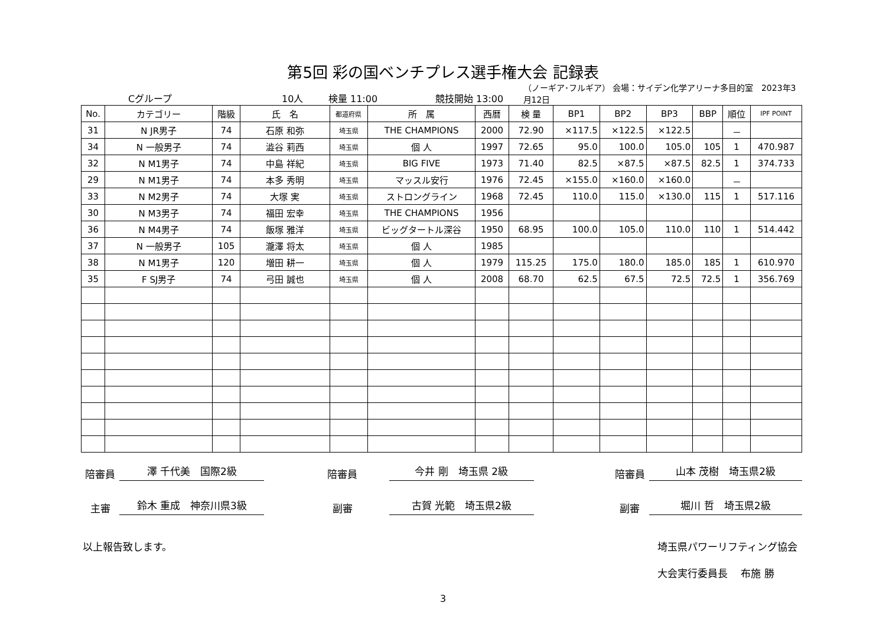第5回 彩の国ベンチプレス選手権大会 記録表
Cグループ 10人 検量 11:00 競技開始 13:00 （ノーギア･フルギア） 会場：サイデン化学アリーナ多目的室　2023年3月12日
| No. | カテゴリー | 階級 | 氏 名 | 都道府県 | 所 属 | 西暦 | 検 量 | BP1 | BP2 | BP3 | BBP | 順位 | IPF POINT |
| --- | --- | --- | --- | --- | --- | --- | --- | --- | --- | --- | --- | --- | --- |
| 31 | N JR男子 | 74 | 石原 和弥 | 埼玉県 | THE CHAMPIONS | 2000 | 72.90 | ×117.5 | ×122.5 | ×122.5 | | － | |
| 34 | N 一般男子 | 74 | 澁谷 莉西 | 埼玉県 | 個 人 | 1997 | 72.65 | 95.0 | 100.0 | 105.0 | 105 | 1 | 470.987 |
| 32 | N M1男子 | 74 | 中島 祥紀 | 埼玉県 | BIG FIVE | 1973 | 71.40 | 82.5 | ×87.5 | ×87.5 | 82.5 | 1 | 374.733 |
| 29 | N M1男子 | 74 | 本多 秀明 | 埼玉県 | マッスル安行 | 1976 | 72.45 | ×155.0 | ×160.0 | ×160.0 | | － | |
| 33 | N M2男子 | 74 | 大塚 実 | 埼玉県 | ストロングライン | 1968 | 72.45 | 110.0 | 115.0 | ×130.0 | 115 | 1 | 517.116 |
| 30 | N M3男子 | 74 | 福田 宏幸 | 埼玉県 | THE CHAMPIONS | 1956 | | | | | | | |
| 36 | N M4男子 | 74 | 飯塚 雅洋 | 埼玉県 | ビッグタートル深谷 | 1950 | 68.95 | 100.0 | 105.0 | 110.0 | 110 | 1 | 514.442 |
| 37 | N 一般男子 | 105 | 瀧澤 将太 | 埼玉県 | 個 人 | 1985 | | | | | | | |
| 38 | N M1男子 | 120 | 増田 耕一 | 埼玉県 | 個 人 | 1979 | 115.25 | 175.0 | 180.0 | 185.0 | 185 | 1 | 610.970 |
| 35 | F SJ男子 | 74 | 弓田 誠也 | 埼玉県 | 個 人 | 2008 | 68.70 | 62.5 | 67.5 | 72.5 | 72.5 | 1 | 356.769 |
陪審員 澤 千代美　国際2級 陪審員 今井 剛　埼玉県 2級 陪審員 山本 茂樹　埼玉県2級
主審 鈴木 重成　神奈川県3級 副審 古賀 光範　埼玉県2級 副審 堀川 哲　埼玉県2級
以上報告致します。 埼玉県パワーリフティング協会
大会実行委員長　 布施 勝
3